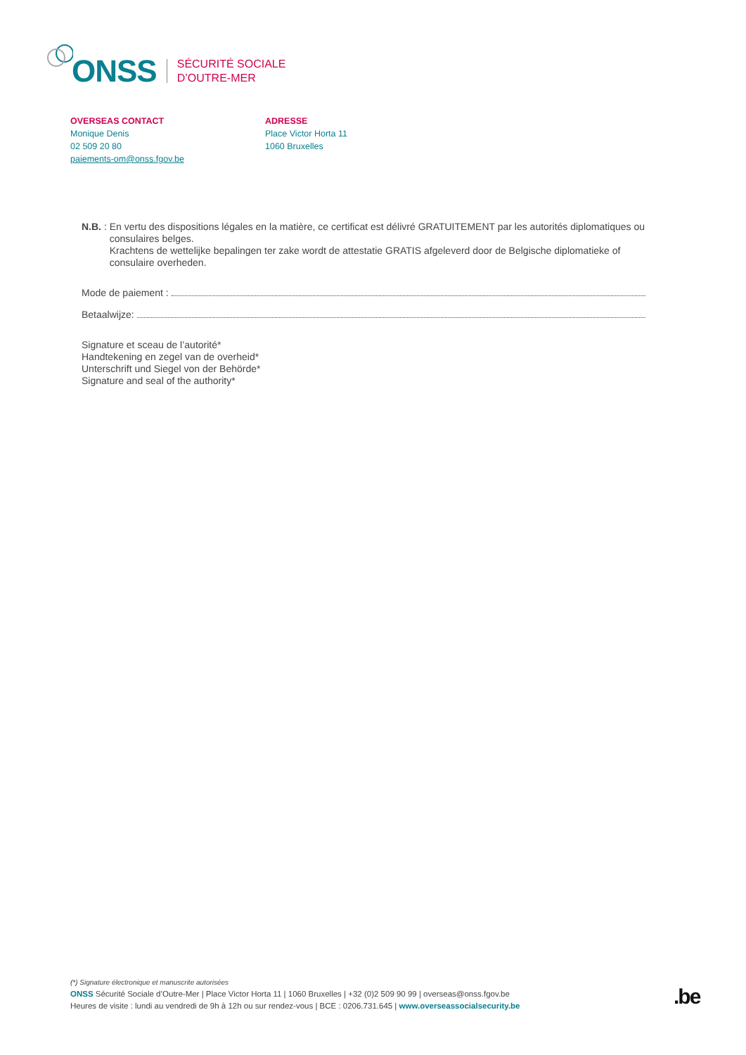ONSS
SÉCURITÉ SOCIALE
D’OUTRE-MER
OVERSEAS CONTACT
Monique Denis
02 509 20 80
paiements-om@onss.fgov.be
ADRESSE
Place Victor Horta 11
1060 Bruxelles
N.B. :
En vertu des dispositions légales en la matière, ce certificat est délivré GRATUITEMENT par les autorités diplomatiques ou consulaires belges.
Krachtens de wettelijke bepalingen ter zake wordt de attestatie GRATIS afgeleverd door de Belgische diplomatieke of consulaire overheden.
Mode de paiement :
Betaalwijze:
Signature et sceau de l’autorité*
Handtekening en zegel van de overheid*
Unterschrift und Siegel von der Behörde*
Signature and seal of the authority*
(*) Signature électronique et manuscrite autorisées
ONSS Sécurité Sociale d’Outre-Mer | Place Victor Horta 11 | 1060 Bruxelles | +32 (0)2 509 90 99 | overseas@onss.fgov.be
Heures de visite : lundi au vendredi de 9h à 12h ou sur rendez-vous | BCE : 0206.731.645 | www.overseassocialsecurity.be
.be